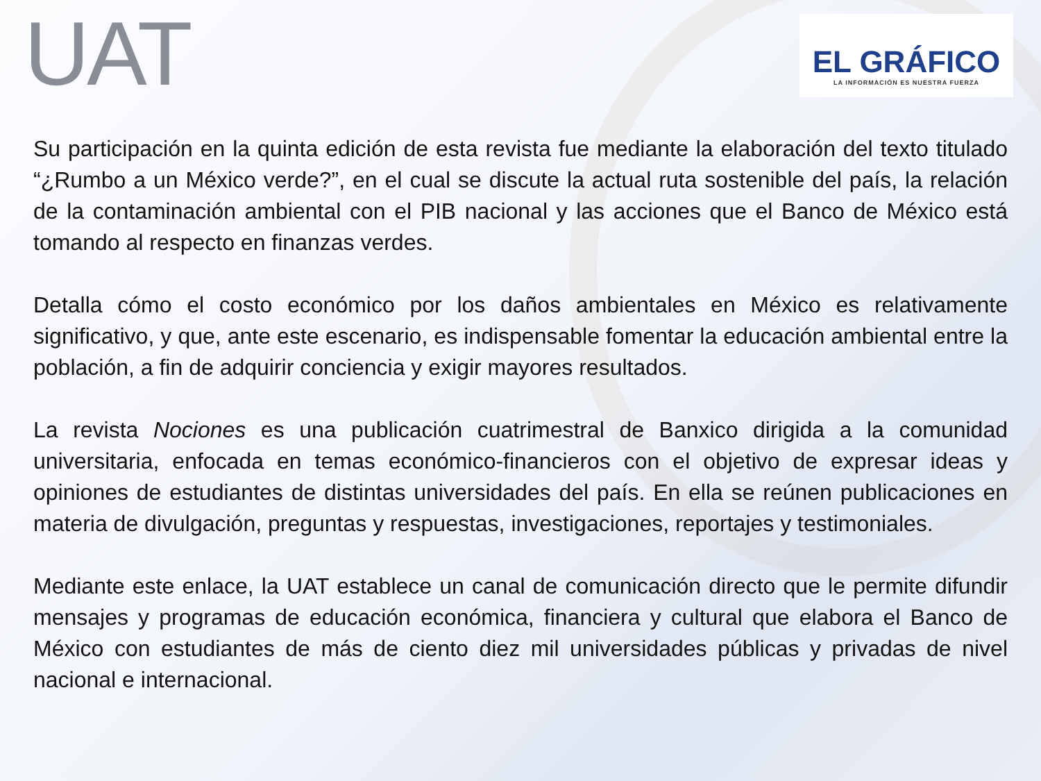UAT
EL GRÁFICO
LA INFORMACIÓN ES NUESTRA FUERZA
Su participación en la quinta edición de esta revista fue mediante la elaboración del texto titulado “¿Rumbo a un México verde?”, en el cual se discute la actual ruta sostenible del país, la relación de la contaminación ambiental con el PIB nacional y las acciones que el Banco de México está tomando al respecto en finanzas verdes.
Detalla cómo el costo económico por los daños ambientales en México es relativamente significativo, y que, ante este escenario, es indispensable fomentar la educación ambiental entre la población, a fin de adquirir conciencia y exigir mayores resultados.
La revista Nociones es una publicación cuatrimestral de Banxico dirigida a la comunidad universitaria, enfocada en temas económico-financieros con el objetivo de expresar ideas y opiniones de estudiantes de distintas universidades del país. En ella se reúnen publicaciones en materia de divulgación, preguntas y respuestas, investigaciones, reportajes y testimoniales.
Mediante este enlace, la UAT establece un canal de comunicación directo que le permite difundir mensajes y programas de educación económica, financiera y cultural que elabora el Banco de México con estudiantes de más de ciento diez mil universidades públicas y privadas de nivel nacional e internacional.